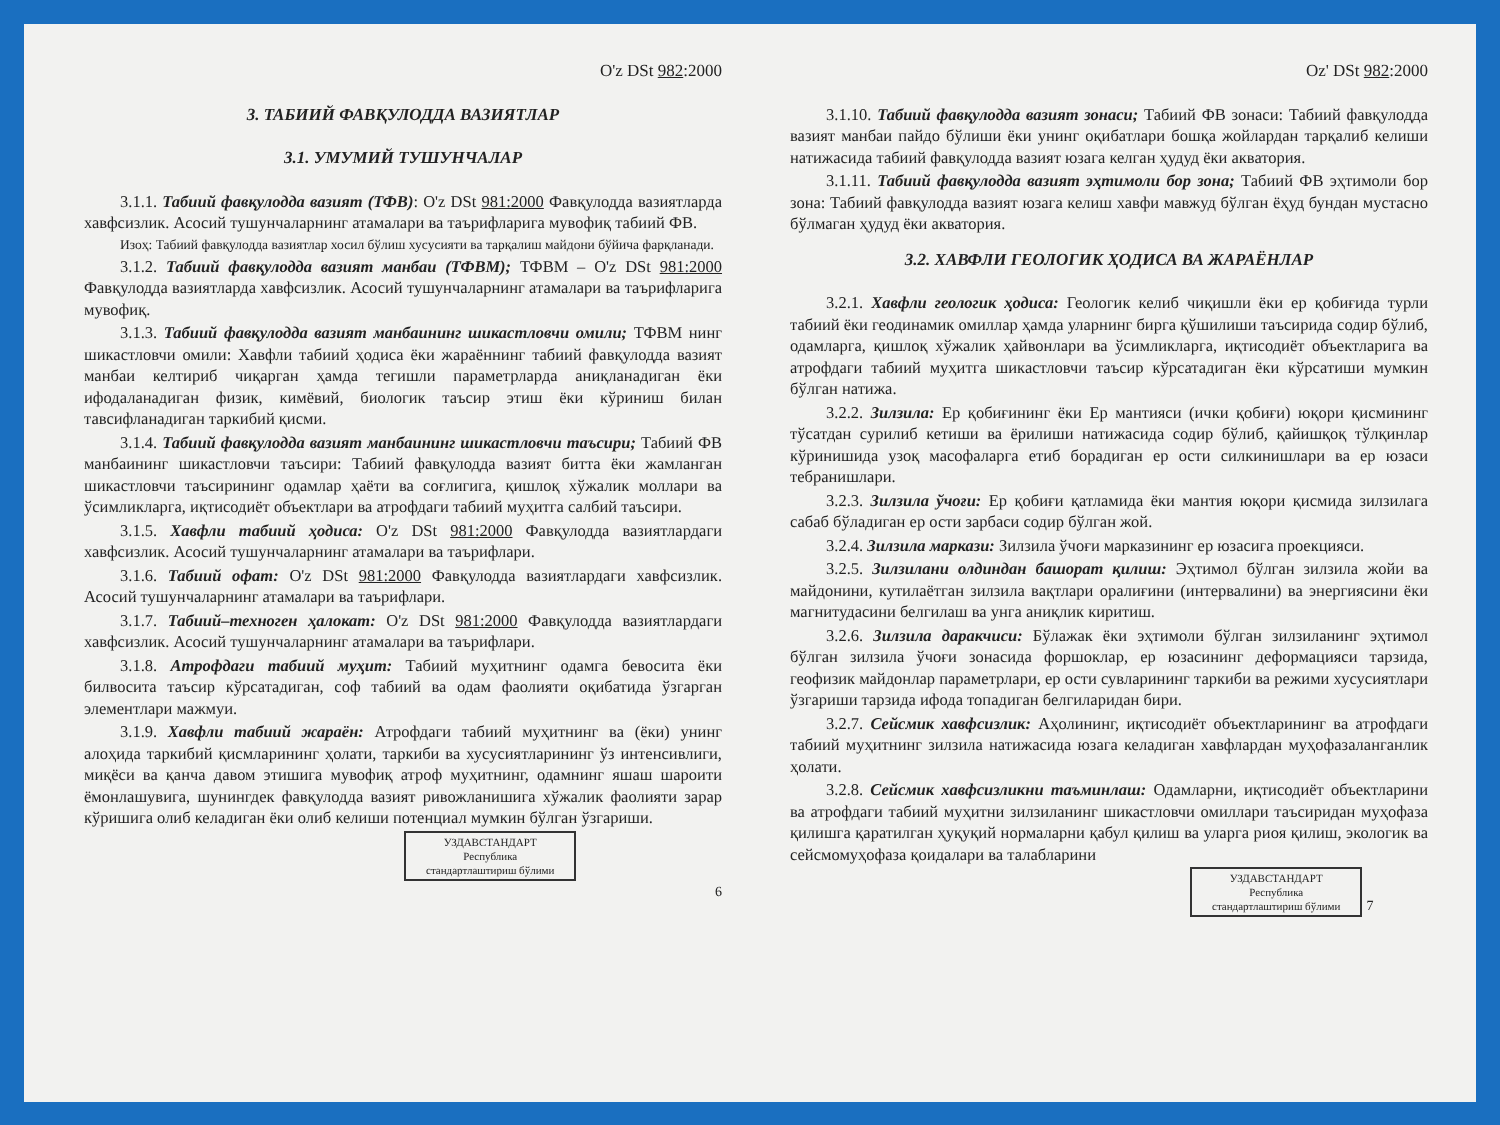O'z DSt 982:2000
3. ТАБИИЙ ФАВҚУЛОДДА ВАЗИЯТЛАР
3.1. УМУМИЙ ТУШУНЧАЛАР
3.1.1. Табиий фавқулодда вазият (ТФВ): O'z DSt 981:2000 Фавқулодда вазиятларда хавфсизлик. Асосий тушунчаларнинг атамалари ва таърифларига мувофиқ табиий ФВ.
Изоҳ: Табиий фавқулодда вазиятлар хосил бўлиш хусусияти ва тарқалиш майдони бўйича фарқланади.
3.1.2. Табиий фавқулодда вазият манбаи (ТФВМ); ТФВМ – O'z DSt 981:2000 Фавқулодда вазиятларда хавфсизлик. Асосий тушунчаларнинг атамалари ва таърифларига мувофиқ.
3.1.3. Табиий фавқулодда вазият манбаининг шикастловчи омили; ТФВМ нинг шикастловчи омили: Хавфли табиий ҳодиса ёки жараённинг табиий фавқулодда вазият манбаи келтириб чиқарган ҳамда тегишли параметрларда аниқланадиган ёки ифодаланадиган физик, кимёвий, биологик таъсир этиш ёки кўриниш билан тавсифланадиган таркибий қисми.
3.1.4. Табиий фавқулодда вазият манбаининг шикастловчи таъсири; Табиий ФВ манбаининг шикастловчи таъсири: Табиий фавқулодда вазият битта ёки жамланган шикастловчи таъсирининг одамлар ҳаёти ва соғлигига, қишлоқ хўжалик моллари ва ўсимликларга, иқтисодиёт объектлари ва атрофдаги табиий муҳитга салбий таъсири.
3.1.5. Хавфли табиий ҳодиса: O'z DSt 981:2000 Фавқулодда вазиятлардаги хавфсизлик. Асосий тушунчаларнинг атамалари ва таърифлари.
3.1.6. Табиий офат: O'z DSt 981:2000 Фавқулодда вазиятлардаги хавфсизлик. Асосий тушунчаларнинг атамалари ва таърифлари.
3.1.7. Табиий–техноген ҳалокат: O'z DSt 981:2000 Фавқулодда вазиятлардаги хавфсизлик. Асосий тушунчаларнинг атамалари ва таърифлари.
3.1.8. Атрофдаги табиий муҳит: Табиий муҳитнинг одамга бевосита ёки билвосита таъсир кўрсатадиган, соф табиий ва одам фаолияти оқибатида ўзгарган элементлари мажмуи.
3.1.9. Хавфли табиий жараён: Атрофдаги табиий муҳитнинг ва (ёки) унинг алоҳида таркибий қисмларининг ҳолати, таркиби ва хусусиятларининг ўз интенсивлиги, миқёси ва қанча давом этишига мувофиқ атроф муҳитнинг, одамнинг яшаш шароити ёмонлашувига, шунингдек фавқулодда вазият ривожланишига хўжалик фаолияти зарар кўришига олиб келадиган ёки олиб келиши потенциал мумкин бўлган ўзгариши.
УЗДАВСТАНДАРТ
Республика
стандартлаштириш бўлими
6
Oz' DSt 982:2000
3.1.10. Табиий фавқулодда вазият зонаси; Табиий ФВ зонаси: Табиий фавқулодда вазият манбаи пайдо бўлиши ёки унинг оқибатлари бошқа жойлардан тарқалиб келиши натижасида табиий фавқулодда вазият юзага келган ҳудуд ёки акватория.
3.1.11. Табиий фавқулодда вазият эҳтимоли бор зона; Табиий ФВ эҳтимоли бор зона: Табиий фавқулодда вазият юзага келиш хавфи мавжуд бўлган ёҳуд бундан мустасно бўлмаган ҳудуд ёки акватория.
3.2. ХАВФЛИ ГЕОЛОГИК ҲОДИСА ВА ЖАРАЁНЛАР
3.2.1. Хавфли геологик ҳодиса: Геологик келиб чиқишли ёки ер қобиғида турли табиий ёки геодинамик омиллар ҳамда уларнинг бирга қўшилиши таъсирида содир бўлиб, одамларга, қишлоқ хўжалик ҳайвонлари ва ўсимликларга, иқтисодиёт объектларига ва атрофдаги табиий муҳитга шикастловчи таъсир кўрсатадиган ёки кўрсатиши мумкин бўлган натижа.
3.2.2. Зилзила: Ер қобиғининг ёки Ер мантияси (ички қобиғи) юқори қисмининг тўсатдан сурилиб кетиши ва ёрилиши натижасида содир бўлиб, қайишқоқ тўлқинлар кўринишида узоқ масофаларга етиб борадиган ер ости силкинишлари ва ер юзаси тебранишлари.
3.2.3. Зилзила ўчоғи: Ер қобиғи қатламида ёки мантия юқори қисмида зилзилага сабаб бўладиган ер ости зарбаси содир бўлган жой.
3.2.4. Зилзила маркази: Зилзила ўчоғи марказининг ер юзасига проекцияси.
3.2.5. Зилзилани олдиндан башорат қилиш: Эҳтимол бўлган зилзила жойи ва майдонини, кутилаётган зилзила вақтлари оралиғини (интервалини) ва энергиясини ёки магнитудасини белгилаш ва унга аниқлик киритиш.
3.2.6. Зилзила даракчиси: Бўлажак ёки эҳтимоли бўлган зилзиланинг эҳтимол бўлган зилзила ўчоғи зонасида форшоклар, ер юзасининг деформацияси тарзида, геофизик майдонлар параметрлари, ер ости сувларининг таркиби ва режими хусусиятлари ўзгариши тарзида ифода топадиган белгиларидан бири.
3.2.7. Сейсмик хавфсизлик: Аҳолининг, иқтисодиёт объектларининг ва атрофдаги табиий муҳитнинг зилзила натижасида юзага келадиган хавфлардан муҳофазаланганлик ҳолати.
3.2.8. Сейсмик хавфсизликни таъминлаш: Одамларни, иқтисодиёт объектларини ва атрофдаги табиий муҳитни зилзиланинг шикастловчи омиллари таъсиридан муҳофаза қилишга қаратилган ҳуқуқий нормаларни қабул қилиш ва уларга риоя қилиш, экологик ва сейсмомуҳофаза қоидалари ва талабларини
УЗДАВСТАНДАРТ
Республика
стандартлаштириш бўлими
7